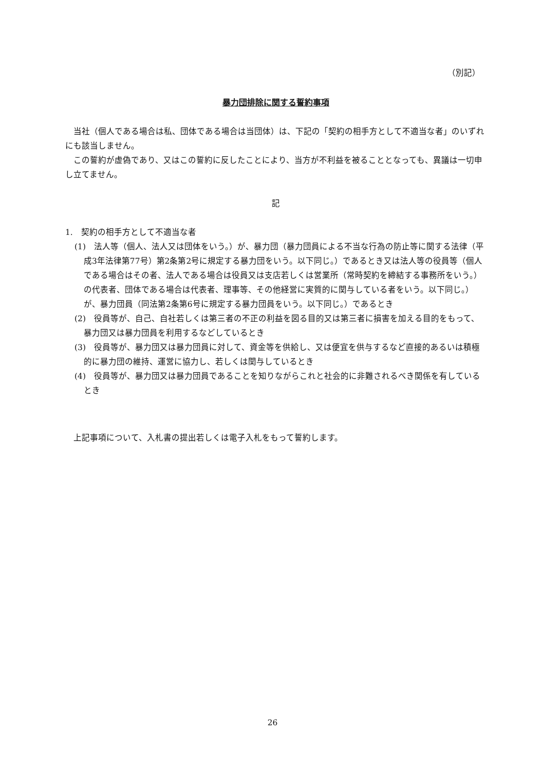（別記）
暴力団排除に関する誓約事項
当社（個人である場合は私、団体である場合は当団体）は、下記の「契約の相手方として不適当な者」のいずれにも該当しません。
この誓約が虚偽であり、又はこの誓約に反したことにより、当方が不利益を被ることとなっても、異議は一切申し立てません。
記
1.　契約の相手方として不適当な者
(1)　法人等（個人、法人又は団体をいう。）が、暴力団（暴力団員による不当な行為の防止等に関する法律（平成3年法律第77号）第2条第2号に規定する暴力団をいう。以下同じ。）であるとき又は法人等の役員等（個人である場合はその者、法人である場合は役員又は支店若しくは営業所（常時契約を締結する事務所をいう。）の代表者、団体である場合は代表者、理事等、その他経営に実質的に関与している者をいう。以下同じ。）が、暴力団員（同法第2条第6号に規定する暴力団員をいう。以下同じ。）であるとき
(2)　役員等が、自己、自社若しくは第三者の不正の利益を図る目的又は第三者に損害を加える目的をもって、暴力団又は暴力団員を利用するなどしているとき
(3)　役員等が、暴力団又は暴力団員に対して、資金等を供給し、又は便宜を供与するなど直接的あるいは積極的に暴力団の維持、運営に協力し、若しくは関与しているとき
(4)　役員等が、暴力団又は暴力団員であることを知りながらこれと社会的に非難されるべき関係を有しているとき
上記事項について、入札書の提出若しくは電子入札をもって誓約します。
26